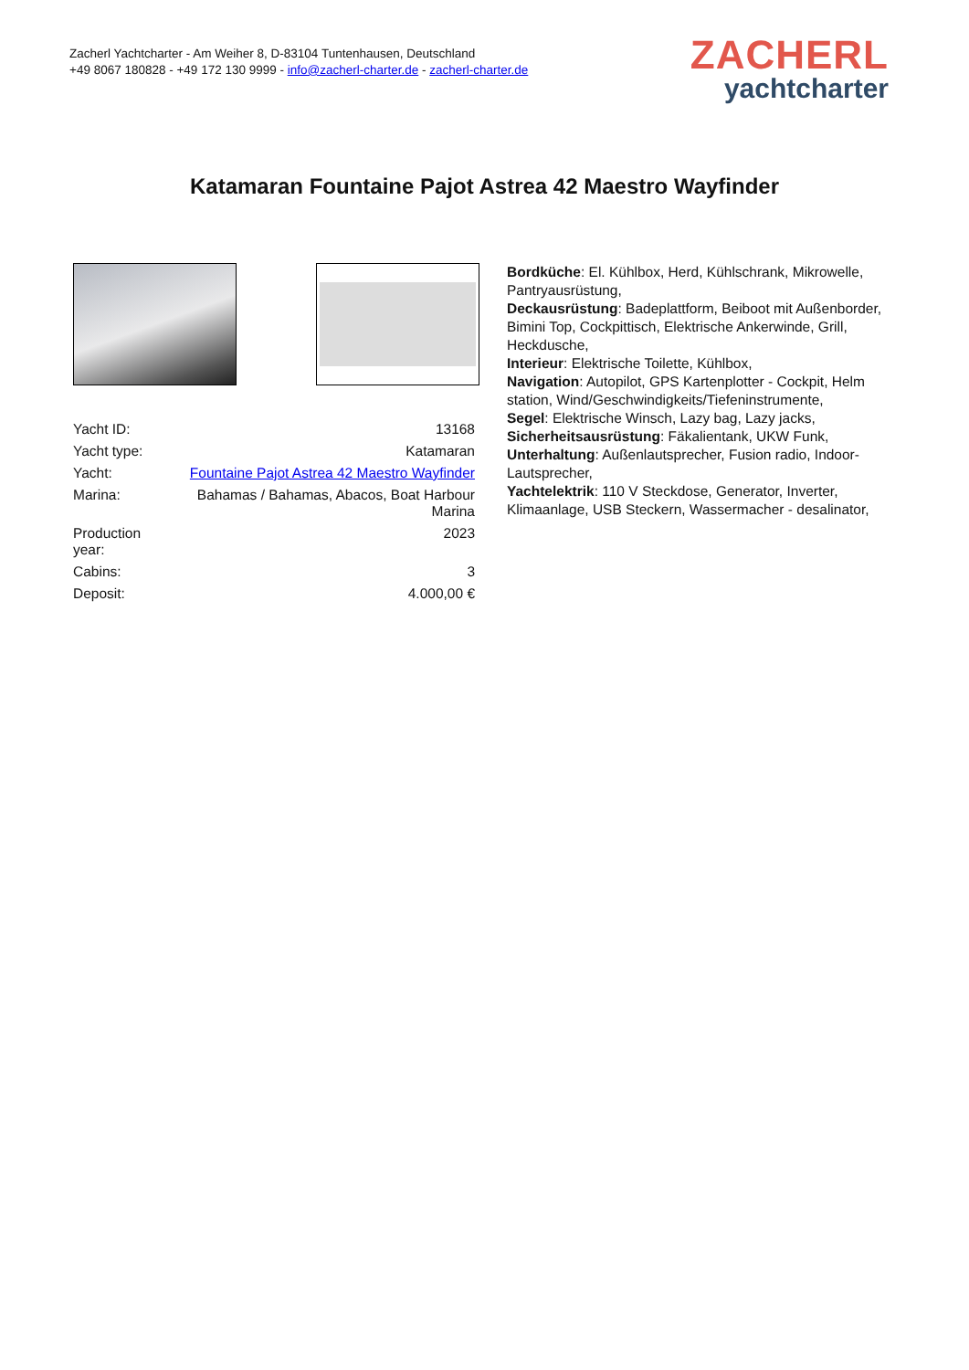Zacherl Yachtcharter - Am Weiher 8, D-83104 Tuntenhausen, Deutschland
+49 8067 180828 - +49 172 130 9999 - info@zacherl-charter.de - zacherl-charter.de
ZACHERL
yachtcharter
Katamaran Fountaine Pajot Astrea 42 Maestro Wayfinder
| Yacht ID: | 13168 |
| Yacht type: | Katamaran |
| Yacht: | Fountaine Pajot Astrea 42 Maestro Wayfinder |
| Marina: | Bahamas / Bahamas, Abacos, Boat Harbour Marina |
| Production year: | 2023 |
| Cabins: | 3 |
| Deposit: | 4.000,00 € |
Bordküche: El. Kühlbox, Herd, Kühlschrank, Mikrowelle, Pantryausrüstung,
Deckausrüstung: Badeplattform, Beiboot mit Außenborder, Bimini Top, Cockpittisch, Elektrische Ankerwinde, Grill, Heckdusche,
Interieur: Elektrische Toilette, Kühlbox,
Navigation: Autopilot, GPS Kartenplotter - Cockpit, Helm station, Wind/Geschwindigkeits/Tiefeninstrumente,
Segel: Elektrische Winsch, Lazy bag, Lazy jacks,
Sicherheitsausrüstung: Fäkalientank, UKW Funk,
Unterhaltung: Außenlautsprecher, Fusion radio, Indoor-Lautsprecher,
Yachtelektrik: 110 V Steckdose, Generator, Inverter, Klimaanlage, USB Steckern, Wassermacher - desalinator,